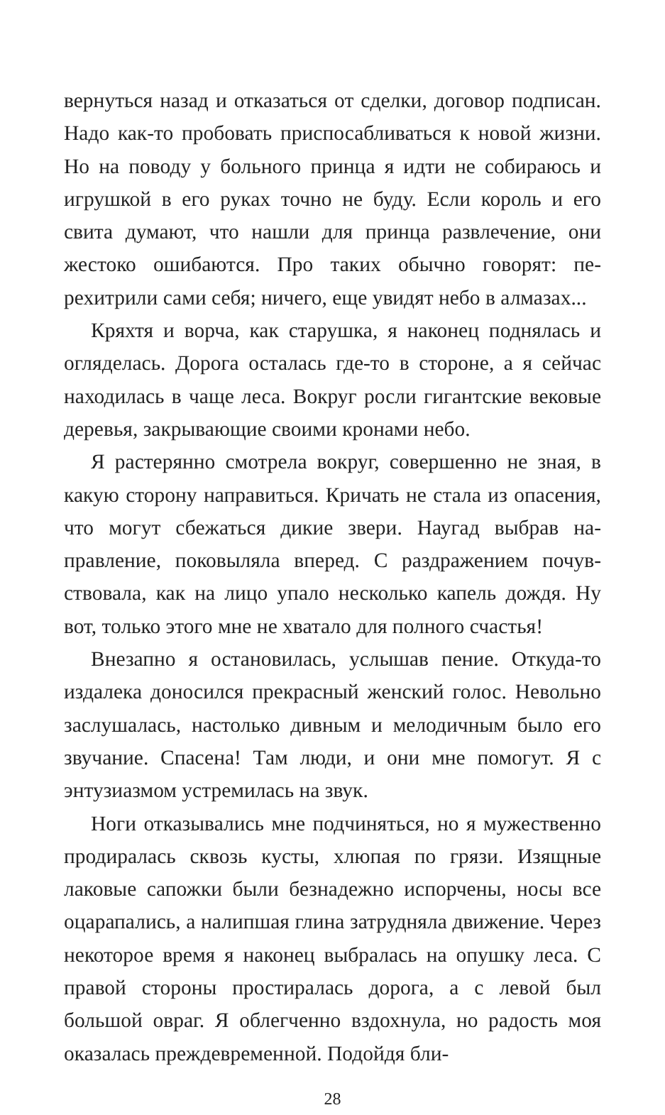вернуться назад и отказаться от сделки, договор подпи­сан. Надо как-то пробовать приспосабливаться к новой жизни. Но на поводу у больного принца я идти не соби­раюсь и игрушкой в его руках точно не буду. Если король и его свита думают, что нашли для принца развлечение, они жестоко ошибаются. Про таких обычно говорят: пе­рехитрили сами себя; ничего, еще увидят небо в алма­зах...
Кряхтя и ворча, как старушка, я наконец поднялась и огляделась. Дорога осталась где-то в стороне, а я сейчас находилась в чаще леса. Вокруг росли гигантские веко­вые деревья, закрывающие своими кронами небо.
Я растерянно смотрела вокруг, совершенно не зная, в какую сторону направиться. Кричать не стала из опасе­ния, что могут сбежаться дикие звери. Наугад выбрав на­правление, поковыляла вперед. С раздражением почув­ствовала, как на лицо упало несколько капель дождя. Ну вот, только этого мне не хватало для полного счастья!
Внезапно я остановилась, услышав пение. Откуда-то издалека доносился прекрасный женский голос. Нево­льно заслушалась, настолько дивным и мелодичным было его звучание. Спасена! Там люди, и они мне помо­гут. Я с энтузиазмом устремилась на звук.
Ноги отказывались мне подчиняться, но я мужест­венно продиралась сквозь кусты, хлюпая по грязи. Изящные лаковые сапожки были безнадежно испорче­ны, носы все оцарапались, а налипшая глина затрудняла движение. Через некоторое время я наконец выбралась на опушку леса. С правой стороны простиралась дорога, а с левой был большой овраг. Я облегченно вздохнула, но радость моя оказалась преждевременной. Подойдя бли-
28